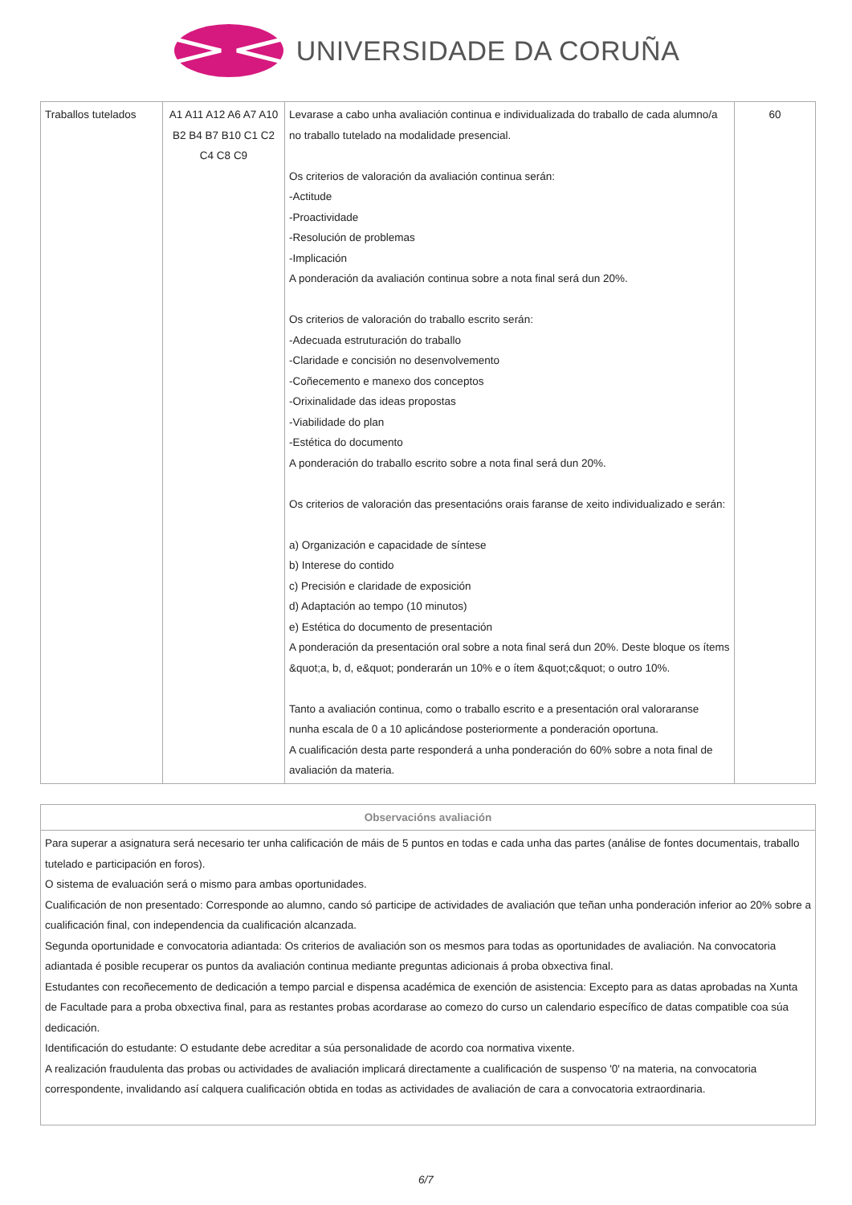UNIVERSIDADE DA CORUÑA
| Traballos tutelados | A1 A11 A12 A6 A7 A10 B2 B4 B7 B10 C1 C2 C4 C8 C9 | Levarase a cabo unha avaliación continua e individualizada do traballo de cada alumno/a no traballo tutelado na modalidade presencial. Os criterios de valoración da avaliación continua serán: -Actitude -Proactividade -Resolución de problemas -Implicación A ponderación da avaliación continua sobre a nota final será dun 20%. Os criterios de valoración do traballo escrito serán: -Adecuada estruturación do traballo -Claridade e concisión no desenvolvemento -Coñecemento e manexo dos conceptos -Orixinalidade das ideas propostas -Viabilidade do plan -Estética do documento A ponderación do traballo escrito sobre a nota final será dun 20%. Os criterios de valoración das presentacións orais faranse de xeito individualizado e serán: a) Organización e capacidade de síntese b) Interese do contido c) Precisión e claridade de exposición d) Adaptación ao tempo (10 minutos) e) Estética do documento de presentación A ponderación da presentación oral sobre a nota final será dun 20%. Deste bloque os ítems &quot;a, b, d, e&quot; ponderarán un 10% e o ítem &quot;c&quot; o outro 10%. Tanto a avaliación continua, como o traballo escrito e a presentación oral valoraranse nunha escala de 0 a 10 aplicándose posteriormente a ponderación oportuna. A cualificación desta parte responderá a unha ponderación do 60% sobre a nota final de avaliación da materia. | 60 |
| Observacións avaliación |
| --- |
| Para superar a asignatura será necesario ter unha calificación de máis de 5 puntos en todas e cada unha das partes (análise de fontes documentais, traballo tutelado e participación en foros). O sistema de evaluación será o mismo para ambas oportunidades. Cualificación de non presentado: Corresponde ao alumno, cando só participe de actividades de avaliación que teñan unha ponderación inferior ao 20% sobre a cualificación final, con independencia da cualificación alcanzada. Segunda oportunidade e convocatoria adiantada: Os criterios de avaliación son os mesmos para todas as oportunidades de avaliación. Na convocatoria adiantada é posible recuperar os puntos da avaliación continua mediante preguntas adicionais á proba obxectiva final. Estudantes con recoñecemento de dedicación a tempo parcial e dispensa académica de exención de asistencia: Excepto para as datas aprobadas na Xunta de Facultade para a proba obxectiva final, para as restantes probas acordarase ao comezo do curso un calendario específico de datas compatible coa súa dedicación. Identificación do estudante: O estudante debe acreditar a súa personalidade de acordo coa normativa vixente. A realización fraudulenta das probas ou actividades de avaliación implicará directamente a cualificación de suspenso '0' na materia, na convocatoria correspondente, invalidando así calquera cualificación obtida en todas as actividades de avaliación de cara a convocatoria extraordinaria. |
6/7